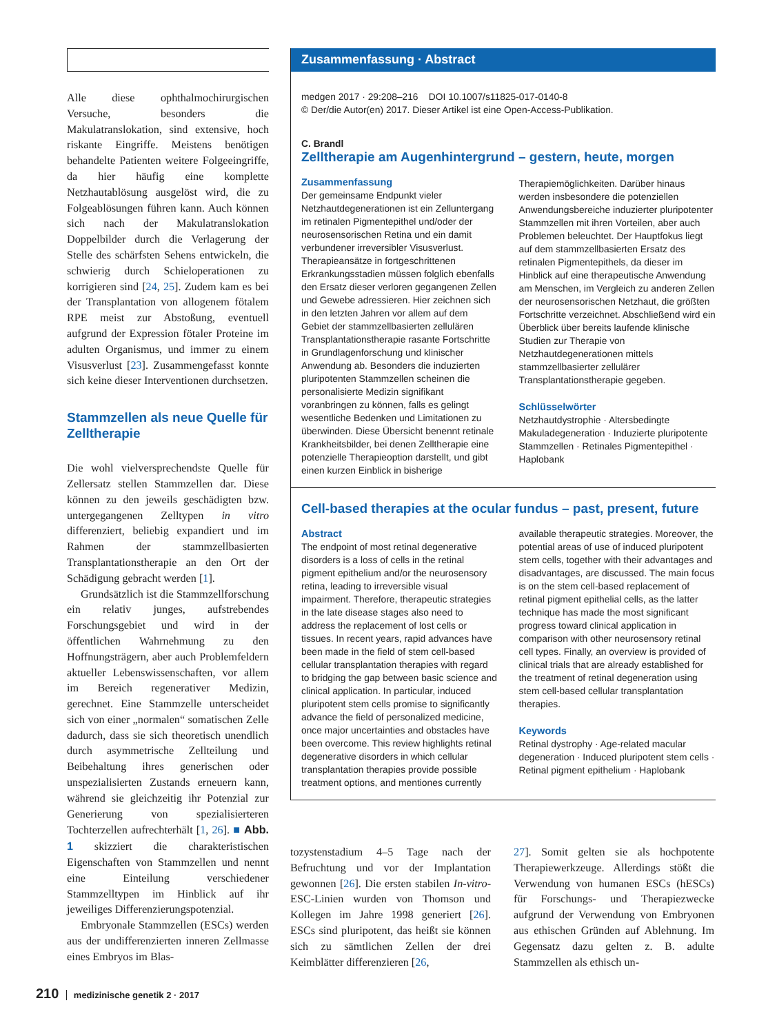Alle diese ophthalmochirurgischen Versuche, besonders die Makulatranslokation, sind extensive, hoch riskante Eingriffe. Meistens benötigen behandelte Patienten weitere Folgeeingriffe, da hier häufig eine komplette Netzhautablösung ausgelöst wird, die zu Folgeablösungen führen kann. Auch können sich nach der Makulatranslokation Doppelbilder durch die Verlagerung der Stelle des schärfsten Sehens entwickeln, die schwierig durch Schieloperationen zu korrigieren sind [24, 25]. Zudem kam es bei der Transplantation von allogenem fötalem RPE meist zur Abstoßung, eventuell aufgrund der Expression fötaler Proteine im adulten Organismus, und immer zu einem Visusverlust [23]. Zusammengefasst konnte sich keine dieser Interventionen durchsetzen.
Stammzellen als neue Quelle für Zelltherapie
Die wohl vielversprechendste Quelle für Zellersatz stellen Stammzellen dar. Diese können zu den jeweils geschädigten bzw. untergegangenen Zelltypen in vitro differenziert, beliebig expandiert und im Rahmen der stammzellbasierten Transplantationstherapie an den Ort der Schädigung gebracht werden [1].
Grundsätzlich ist die Stammzellforschung ein relativ junges, aufstrebendes Forschungsgebiet und wird in der öffentlichen Wahrnehmung zu den Hoffnungsträgern, aber auch Problemfeldern aktueller Lebenswissenschaften, vor allem im Bereich regenerativer Medizin, gerechnet. Eine Stammzelle unterscheidet sich von einer „normalen“ somatischen Zelle dadurch, dass sie sich theoretisch unendlich durch asymmetrische Zellteilung und Beibehaltung ihres generischen oder unspezialisierten Zustands erneuern kann, während sie gleichzeitig ihr Potenzial zur Generierung von spezialisierteren Tochterzellen aufrechterhält [1, 26]. ■ Abb. 1 skizziert die charakteristischen Eigenschaften von Stammzellen und nennt eine Einteilung verschiedener Stammzelltypen im Hinblick auf ihr jeweiliges Differenzierungspotenzial.
Embryonale Stammzellen (ESCs) werden aus der undifferenzierten inneren Zellmasse eines Embryos im Blas-
Zusammenfassung · Abstract
medgen 2017 · 29:208–216 DOI 10.1007/s11825-017-0140-8
© Der/die Autor(en) 2017. Dieser Artikel ist eine Open-Access-Publikation.
C. Brandl
Zelltherapie am Augenhintergrund – gestern, heute, morgen
Zusammenfassung
Der gemeinsame Endpunkt vieler Netzhautdegenerationen ist ein Zelluntergang im retinalen Pigmentepithel und/oder der neurosensorischen Retina und ein damit verbundener irreversibler Visusverlust. Therapieansätze in fortgeschrittenen Erkrankungsstadien müssen folglich ebenfalls den Ersatz dieser verloren gegangenen Zellen und Gewebe adressieren. Hier zeichnen sich in den letzten Jahren vor allem auf dem Gebiet der stammzellbasierten zellulären Transplantationstherapie rasante Fortschritte in Grundlagenforschung und klinischer Anwendung ab. Besonders die induzierten pluripotenten Stammzellen scheinen die personalisierte Medizin signifikant voranbringen zu können, falls es gelingt wesentliche Bedenken und Limitationen zu überwinden. Diese Übersicht benennt retinale Krankheitsbilder, bei denen Zelltherapie eine potenzielle Therapieoption darstellt, und gibt einen kurzen Einblick in bisherige
Therapiemöglichkeiten. Darüber hinaus werden insbesondere die potenziellen Anwendungsbereiche induzierter pluripotenter Stammzellen mit ihren Vorteilen, aber auch Problemen beleuchtet. Der Hauptfokus liegt auf dem stammzellbasierten Ersatz des retinalen Pigmentepithels, da dieser im Hinblick auf eine therapeutische Anwendung am Menschen, im Vergleich zu anderen Zellen der neurosensorischen Netzhaut, die größten Fortschritte verzeichnet. Abschließend wird ein Überblick über bereits laufende klinische Studien zur Therapie von Netzhautdegenerationen mittels stammzellbasierter zellulärer Transplantationstherapie gegeben.
Schlüsselwörter
Netzhautdystrophie · Altersbedingte Makuladegeneration · Induzierte pluripotente Stammzellen · Retinales Pigmentepithel · Haplobank
Cell-based therapies at the ocular fundus – past, present, future
Abstract
The endpoint of most retinal degenerative disorders is a loss of cells in the retinal pigment epithelium and/or the neurosensory retina, leading to irreversible visual impairment. Therefore, therapeutic strategies in the late disease stages also need to address the replacement of lost cells or tissues. In recent years, rapid advances have been made in the field of stem cell-based cellular transplantation therapies with regard to bridging the gap between basic science and clinical application. In particular, induced pluripotent stem cells promise to significantly advance the field of personalized medicine, once major uncertainties and obstacles have been overcome. This review highlights retinal degenerative disorders in which cellular transplantation therapies provide possible treatment options, and mentiones currently
available therapeutic strategies. Moreover, the potential areas of use of induced pluripotent stem cells, together with their advantages and disadvantages, are discussed. The main focus is on the stem cell-based replacement of retinal pigment epithelial cells, as the latter technique has made the most significant progress toward clinical application in comparison with other neurosensory retinal cell types. Finally, an overview is provided of clinical trials that are already established for the treatment of retinal degeneration using stem cell-based cellular transplantation therapies.
Keywords
Retinal dystrophy · Age-related macular degeneration · Induced pluripotent stem cells · Retinal pigment epithelium · Haplobank
tozystenstadium 4–5 Tage nach der Befruchtung und vor der Implantation gewonnen [26]. Die ersten stabilen In-vitro-ESC-Linien wurden von Thomson und Kollegen im Jahre 1998 generiert [26]. ESCs sind pluripotent, das heißt sie können sich zu sämtlichen Zellen der drei Keimblätter differenzieren [26,
27]. Somit gelten sie als hochpotente Therapiewerkzeuge. Allerdings stößt die Verwendung von humanen ESCs (hESCs) für Forschungs- und Therapiezwecke aufgrund der Verwendung von Embryonen aus ethischen Gründen auf Ablehnung. Im Gegensatz dazu gelten z. B. adulte Stammzellen als ethisch un-
210 medizinische genetik 2 · 2017